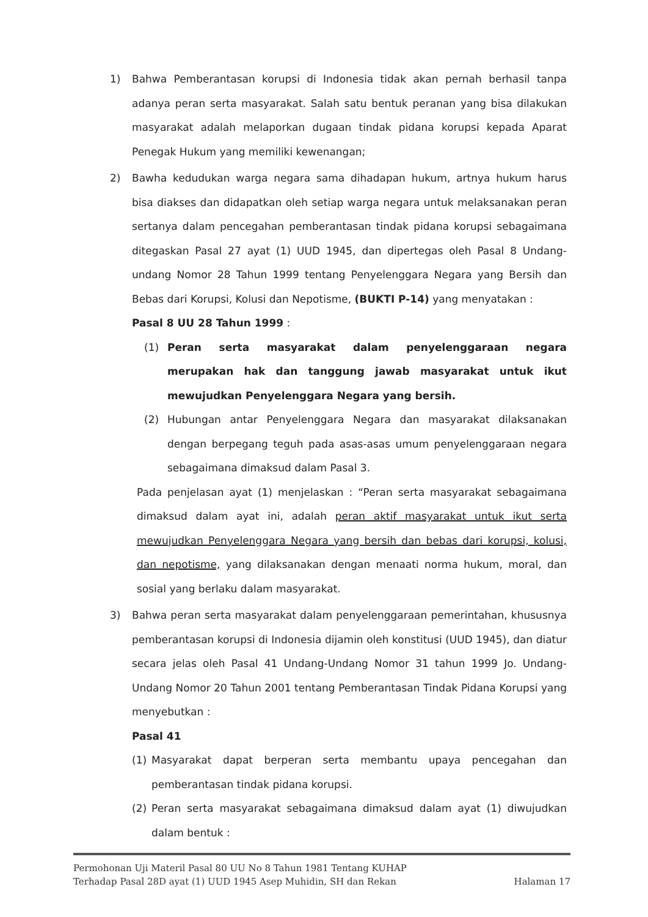1) Bahwa Pemberantasan korupsi di Indonesia tidak akan pernah berhasil tanpa adanya peran serta masyarakat. Salah satu bentuk peranan yang bisa dilakukan masyarakat adalah melaporkan dugaan tindak pidana korupsi kepada Aparat Penegak Hukum yang memiliki kewenangan;
2) Bawha kedudukan warga negara sama dihadapan hukum, artnya hukum harus bisa diakses dan didapatkan oleh setiap warga negara untuk melaksanakan peran sertanya dalam pencegahan pemberantasan tindak pidana korupsi sebagaimana ditegaskan Pasal 27 ayat (1) UUD 1945, dan dipertegas oleh Pasal 8 Undang-undang Nomor 28 Tahun 1999 tentang Penyelenggara Negara yang Bersih dan Bebas dari Korupsi, Kolusi dan Nepotisme, (BUKTI P-14) yang menyatakan :
Pasal 8 UU 28 Tahun 1999 :
(1) Peran serta masyarakat dalam penyelenggaraan negara merupakan hak dan tanggung jawab masyarakat untuk ikut mewujudkan Penyelenggara Negara yang bersih.
(2) Hubungan antar Penyelenggara Negara dan masyarakat dilaksanakan dengan berpegang teguh pada asas-asas umum penyelenggaraan negara sebagaimana dimaksud dalam Pasal 3.
Pada penjelasan ayat (1) menjelaskan : “Peran serta masyarakat sebagaimana dimaksud dalam ayat ini, adalah peran aktif masyarakat untuk ikut serta mewujudkan Penyelenggara Negara yang bersih dan bebas dari korupsi, kolusi, dan nepotisme, yang dilaksanakan dengan menaati norma hukum, moral, dan sosial yang berlaku dalam masyarakat.
3) Bahwa peran serta masyarakat dalam penyelenggaraan pemerintahan, khususnya pemberantasan korupsi di Indonesia dijamin oleh konstitusi (UUD 1945), dan diatur secara jelas oleh Pasal 41 Undang-Undang Nomor 31 tahun 1999 Jo. Undang-Undang Nomor 20 Tahun 2001 tentang Pemberantasan Tindak Pidana Korupsi yang menyebutkan :
Pasal 41
(1) Masyarakat dapat berperan serta membantu upaya pencegahan dan pemberantasan tindak pidana korupsi.
(2) Peran serta masyarakat sebagaimana dimaksud dalam ayat (1) diwujudkan dalam bentuk :
Permohonan Uji Materil Pasal 80 UU No 8 Tahun 1981 Tentang KUHAP
Terhadap Pasal 28D ayat (1) UUD 1945 Asep Muhidin, SH dan Rekan Halaman 17